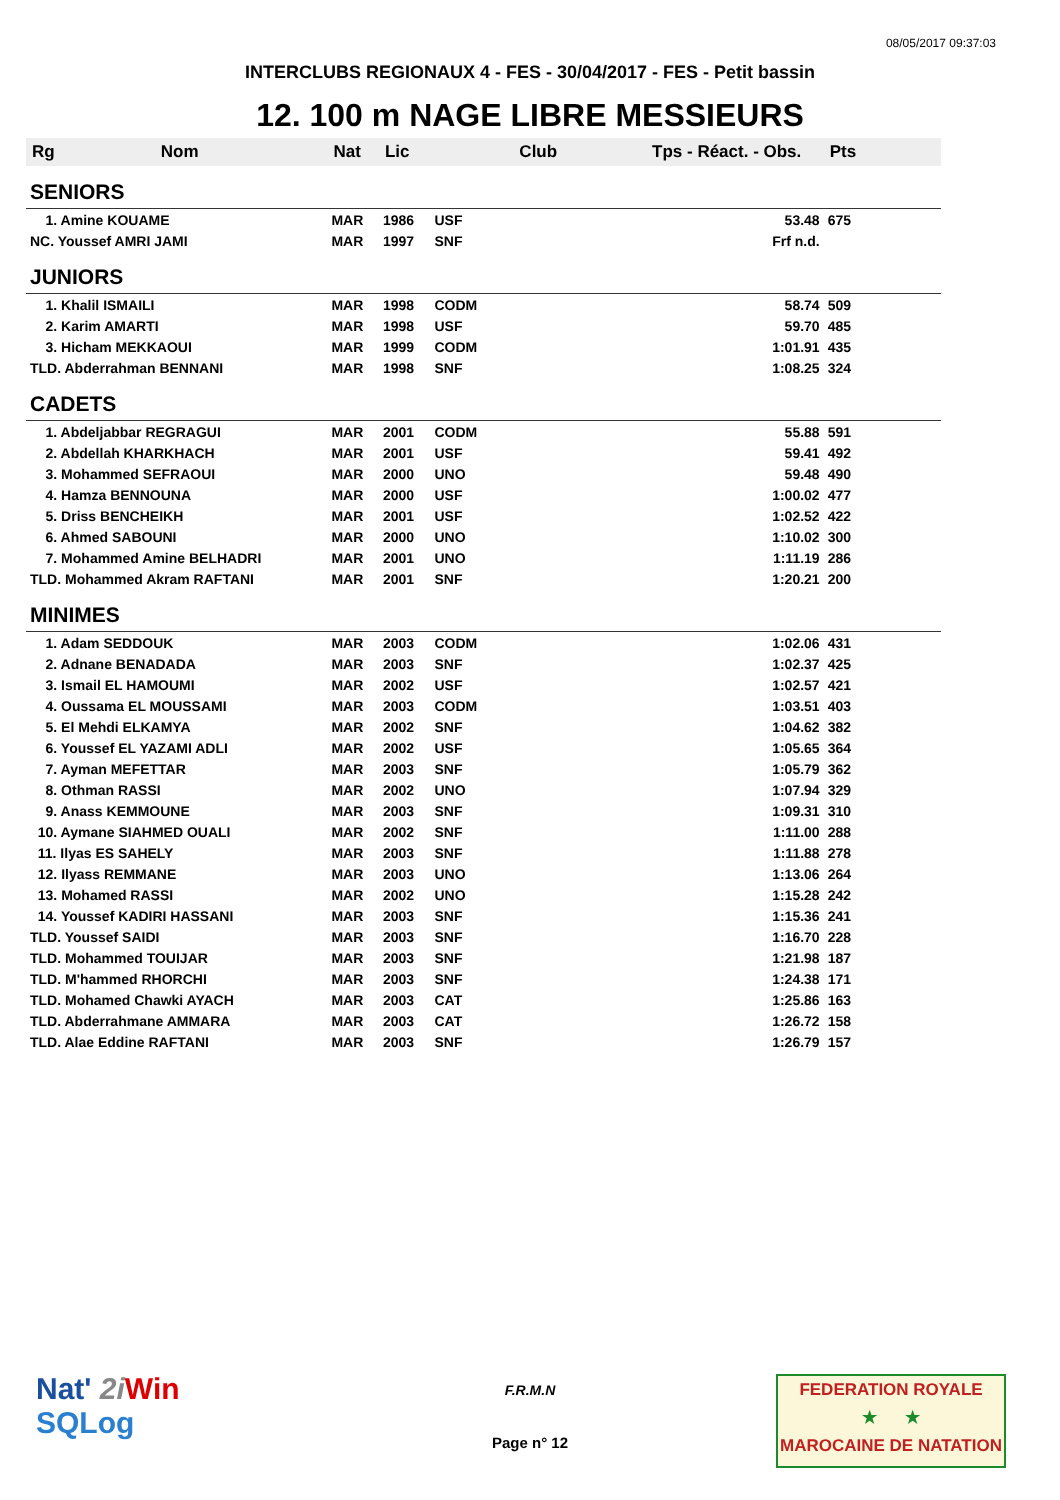08/05/2017 09:37:03
INTERCLUBS REGIONAUX 4 - FES - 30/04/2017 - FES - Petit bassin
12. 100 m NAGE LIBRE MESSIEURS
| Rg | Nom | Nat | Lic | Club | Tps - Réact. - Obs. | Pts |
| --- | --- | --- | --- | --- | --- | --- |
| SENIORS | | | | | | |
| 1. Amine KOUAME | | MAR | 1986 | USF | 53.48 | 675 |
| NC. Youssef AMRI JAMI | | MAR | 1997 | SNF | Frf n.d. | |
| JUNIORS | | | | | | |
| 1. Khalil ISMAILI | | MAR | 1998 | CODM | 58.74 | 509 |
| 2. Karim AMARTI | | MAR | 1998 | USF | 59.70 | 485 |
| 3. Hicham MEKKAOUI | | MAR | 1999 | CODM | 1:01.91 | 435 |
| TLD. Abderrahman BENNANI | | MAR | 1998 | SNF | 1:08.25 | 324 |
| CADETS | | | | | | |
| 1. Abdeljabbar REGRAGUI | | MAR | 2001 | CODM | 55.88 | 591 |
| 2. Abdellah KHARKHACH | | MAR | 2001 | USF | 59.41 | 492 |
| 3. Mohammed SEFRAOUI | | MAR | 2000 | UNO | 59.48 | 490 |
| 4. Hamza BENNOUNA | | MAR | 2000 | USF | 1:00.02 | 477 |
| 5. Driss BENCHEIKH | | MAR | 2001 | USF | 1:02.52 | 422 |
| 6. Ahmed SABOUNI | | MAR | 2000 | UNO | 1:10.02 | 300 |
| 7. Mohammed Amine BELHADRI | | MAR | 2001 | UNO | 1:11.19 | 286 |
| TLD. Mohammed Akram RAFTANI | | MAR | 2001 | SNF | 1:20.21 | 200 |
| MINIMES | | | | | | |
| 1. Adam SEDDOUK | | MAR | 2003 | CODM | 1:02.06 | 431 |
| 2. Adnane BENADADA | | MAR | 2003 | SNF | 1:02.37 | 425 |
| 3. Ismail EL HAMOUMI | | MAR | 2002 | USF | 1:02.57 | 421 |
| 4. Oussama EL MOUSSAMI | | MAR | 2003 | CODM | 1:03.51 | 403 |
| 5. El Mehdi ELKAMYA | | MAR | 2002 | SNF | 1:04.62 | 382 |
| 6. Youssef EL YAZAMI ADLI | | MAR | 2002 | USF | 1:05.65 | 364 |
| 7. Ayman MEFETTAR | | MAR | 2003 | SNF | 1:05.79 | 362 |
| 8. Othman RASSI | | MAR | 2002 | UNO | 1:07.94 | 329 |
| 9. Anass KEMMOUNE | | MAR | 2003 | SNF | 1:09.31 | 310 |
| 10. Aymane SIAHMED OUALI | | MAR | 2002 | SNF | 1:11.00 | 288 |
| 11. Ilyas ES SAHELY | | MAR | 2003 | SNF | 1:11.88 | 278 |
| 12. Ilyass REMMANE | | MAR | 2003 | UNO | 1:13.06 | 264 |
| 13. Mohamed RASSI | | MAR | 2002 | UNO | 1:15.28 | 242 |
| 14. Youssef KADIRI HASSANI | | MAR | 2003 | SNF | 1:15.36 | 241 |
| TLD. Youssef SAIDI | | MAR | 2003 | SNF | 1:16.70 | 228 |
| TLD. Mohammed TOUIJAR | | MAR | 2003 | SNF | 1:21.98 | 187 |
| TLD. M'hammed RHORCHI | | MAR | 2003 | SNF | 1:24.38 | 171 |
| TLD. Mohamed Chawki AYACH | | MAR | 2003 | CAT | 1:25.86 | 163 |
| TLD. Abderrahmane AMMARA | | MAR | 2003 | CAT | 1:26.72 | 158 |
| TLD. Alae Eddine RAFTANI | | MAR | 2003 | SNF | 1:26.79 | 157 |
Nat' 2i Win
SQLog
F.R.M.N
Page n° 12
FEDERATION ROYALE
★ ★
MAROCAINE DE NATATION